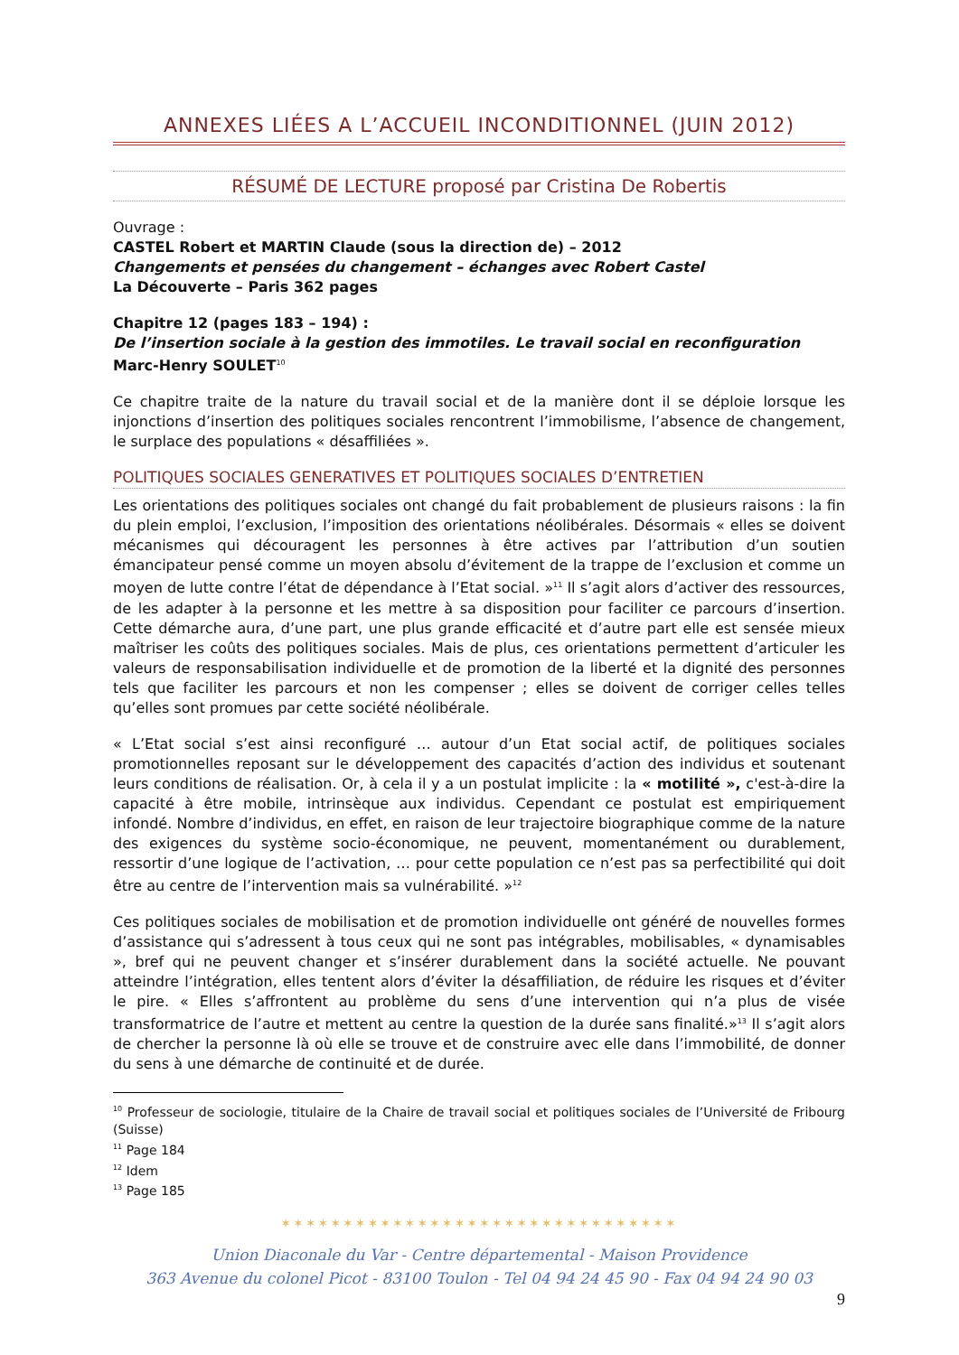ANNEXES LIÉES A L’ACCUEIL INCONDITIONNEL (JUIN 2012)
RÉSUMÉ DE LECTURE proposé par Cristina De Robertis
Ouvrage :
CASTEL Robert et MARTIN Claude (sous la direction de) – 2012
Changements et pensées du changement – échanges avec Robert Castel
La Découverte – Paris 362 pages
Chapitre 12 (pages 183 – 194) :
De l’insertion sociale à la gestion des immotiles. Le travail social en reconfiguration
Marc-Henry SOULET<sup>10</sup>
Ce chapitre traite de la nature du travail social et de la manière dont il se déploie lorsque les injonctions d’insertion des politiques sociales rencontrent l’immobilisme, l’absence de changement, le surplace des populations « désaffiliées ».
POLITIQUES SOCIALES GENERATIVES ET POLITIQUES SOCIALES D’ENTRETIEN
Les orientations des politiques sociales ont changé du fait probablement de plusieurs raisons : la fin du plein emploi, l’exclusion, l’imposition des orientations néolibérales. Désormais « elles se doivent mécanismes qui découragent les personnes à être actives par l’attribution d’un soutien émancipateur pensé comme un moyen absolu d’évitement de la trappe de l’exclusion et comme un moyen de lutte contre l’état de dépendance à l’Etat social. »<sup>11</sup> Il s’agit alors d’activer des ressources, de les adapter à la personne et les mettre à sa disposition pour faciliter ce parcours d’insertion. Cette démarche aura, d’une part, une plus grande efficacité et d’autre part elle est sensée mieux maîtriser les coûts des politiques sociales. Mais de plus, ces orientations permettent d’articuler les valeurs de responsabilisation individuelle et de promotion de la liberté et la dignité des personnes tels que faciliter les parcours et non les compenser ; elles se doivent de corriger celles telles qu’elles sont promues par cette société néolibérale.
« L’Etat social s’est ainsi reconfiguré … autour d’un Etat social actif, de politiques sociales promotionnelles reposant sur le développement des capacités d’action des individus et soutenant leurs conditions de réalisation. Or, à cela il y a un postulat implicite : la « motilité », c'est-à-dire la capacité à être mobile, intrinsèque aux individus. Cependant ce postulat est empiriquement infondé. Nombre d’individus, en effet, en raison de leur trajectoire biographique comme de la nature des exigences du système socio-économique, ne peuvent, momentanément ou durablement, ressortir d’une logique de l’activation, … pour cette population ce n’est pas sa perfectibilité qui doit être au centre de l’intervention mais sa vulnérabilité. »<sup>12</sup>
Ces politiques sociales de mobilisation et de promotion individuelle ont généré de nouvelles formes d’assistance qui s’adressent à tous ceux qui ne sont pas intégrables, mobilisables, « dynamisables », bref qui ne peuvent changer et s’insérer durablement dans la société actuelle. Ne pouvant atteindre l’intégration, elles tentent alors d’éviter la désaffiliation, de réduire les risques et d’éviter le pire. « Elles s’affrontent au problème du sens d’une intervention qui n’a plus de visée transformatrice de l’autre et mettent au centre la question de la durée sans finalité.»<sup>13</sup> Il s’agit alors de chercher la personne là où elle se trouve et de construire avec elle dans l’immobilité, de donner du sens à une démarche de continuité et de durée.
<sup>10</sup> Professeur de sociologie, titulaire de la Chaire de travail social et politiques sociales de l’Université de Fribourg (Suisse)
<sup>11</sup> Page 184
<sup>12</sup> Idem
<sup>13</sup> Page 185
✶✶✶✶✶✶✶✶✶✶✶✶✶✶✶✶✶✶✶✶✶✶✶✶✶✶✶✶✶✶✶✶
Union Diaconale du Var - Centre départemental - Maison Providence
363 Avenue du colonel Picot - 83100 Toulon - Tel 04 94 24 45 90 - Fax 04 94 24 90 03
9